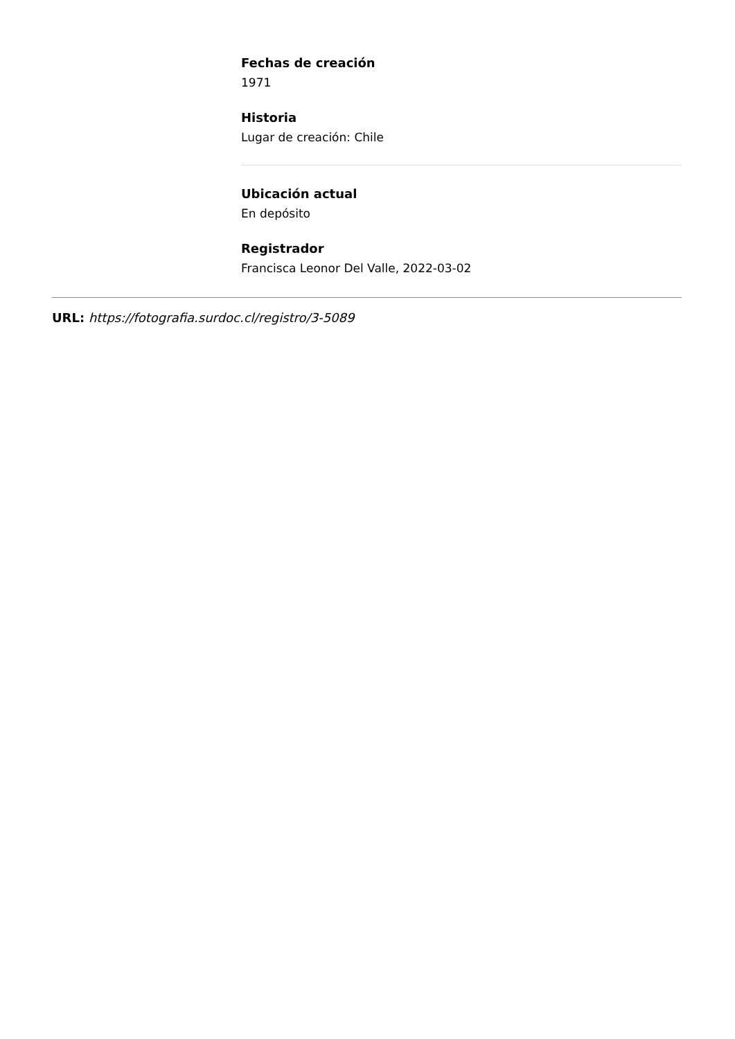Fechas de creación
1971
Historia
Lugar de creación: Chile
Ubicación actual
En depósito
Registrador
Francisca Leonor Del Valle, 2022-03-02
URL: https://fotografia.surdoc.cl/registro/3-5089